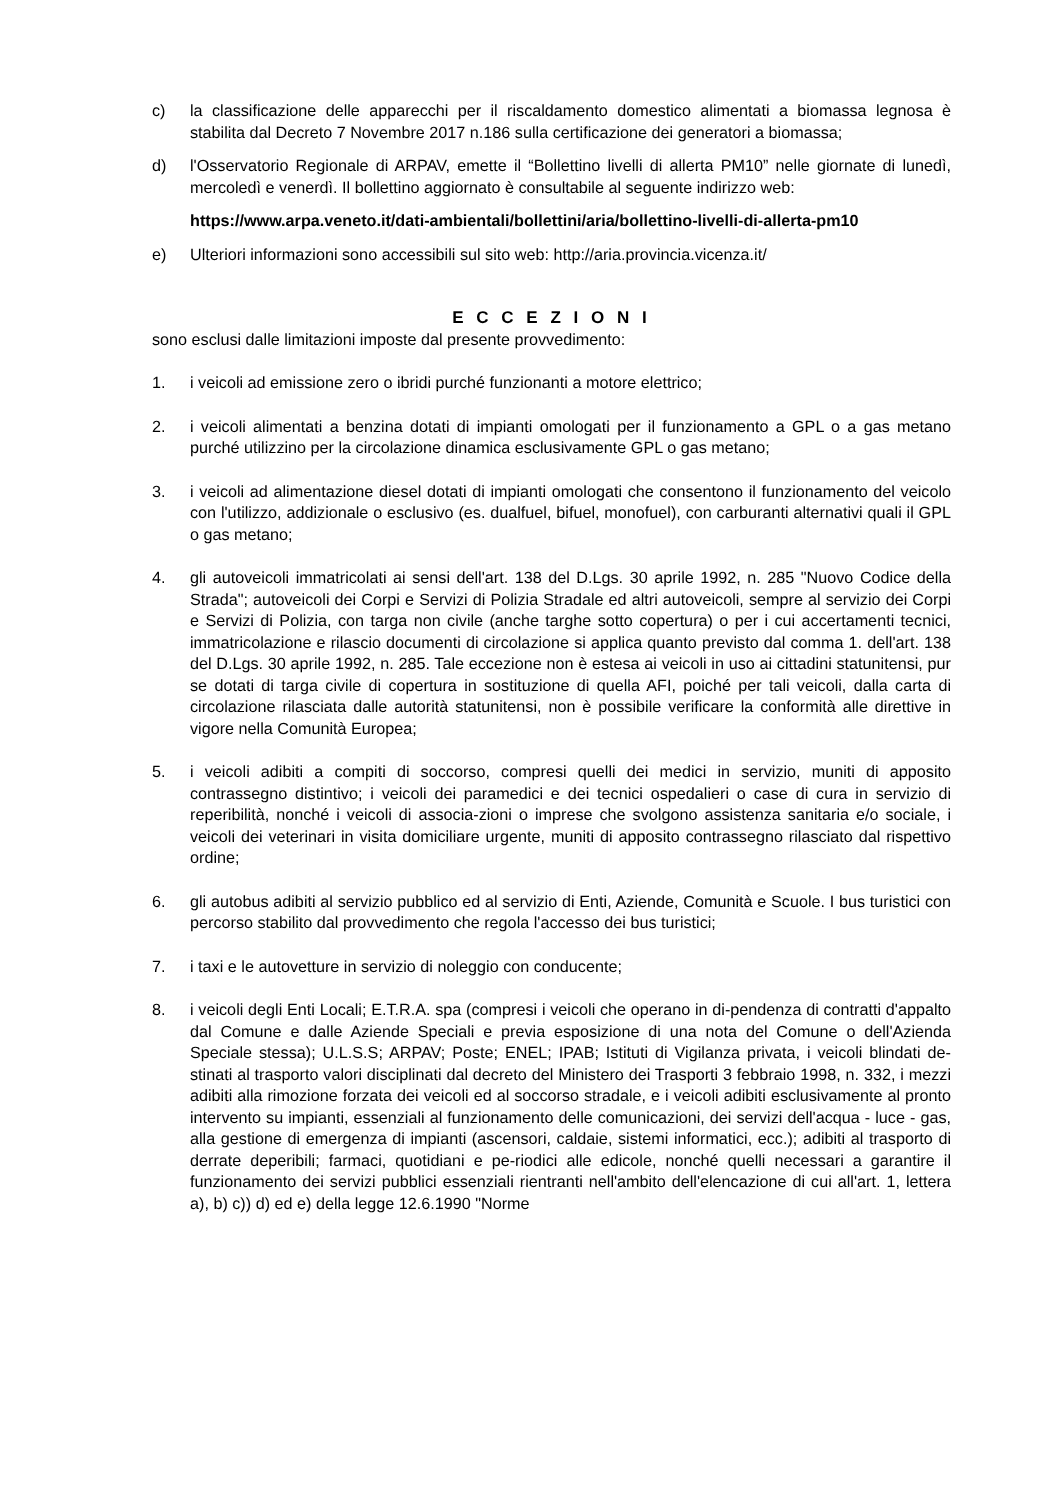c) la classificazione delle apparecchi per il riscaldamento domestico alimentati a biomassa legnosa è stabilita dal Decreto 7 Novembre 2017 n.186 sulla certificazione dei generatori a biomassa;
d) l'Osservatorio Regionale di ARPAV, emette il “Bollettino livelli di allerta PM10” nelle giornate di lunedì, mercoledì e venerdì. Il bollettino aggiornato è consultabile al seguente indirizzo web:
https://www.arpa.veneto.it/dati-ambientali/bollettini/aria/bollettino-livelli-di-allerta-pm10
e) Ulteriori informazioni sono accessibili sul sito web: http://aria.provincia.vicenza.it/
E C C E Z I O N I
sono esclusi dalle limitazioni imposte dal presente provvedimento:
1. i veicoli ad emissione zero o ibridi purché funzionanti a motore elettrico;
2. i veicoli alimentati a benzina dotati di impianti omologati per il funzionamento a GPL o a gas metano purché utilizzino per la circolazione dinamica esclusivamente GPL o gas metano;
3. i veicoli ad alimentazione diesel dotati di impianti omologati che consentono il funzionamento del veicolo con l'utilizzo, addizionale o esclusivo (es. dualfuel, bifuel, monofuel), con carburanti alternativi quali il GPL o gas metano;
4. gli autoveicoli immatricolati ai sensi dell'art. 138 del D.Lgs. 30 aprile 1992, n. 285 "Nuovo Codice della Strada"; autoveicoli dei Corpi e Servizi di Polizia Stradale ed altri autoveicoli, sempre al servizio dei Corpi e Servizi di Polizia, con targa non civile (anche targhe sotto copertura) o per i cui accertamenti tecnici, immatricolazione e rilascio documenti di circolazione si applica quanto previsto dal comma 1. dell'art. 138 del D.Lgs. 30 aprile 1992, n. 285. Tale eccezione non è estesa ai veicoli in uso ai cittadini statunitensi, pur se dotati di targa civile di copertura in sostituzione di quella AFI, poiché per tali veicoli, dalla carta di circolazione rilasciata dalle autorità statunitensi, non è possibile verificare la conformità alle direttive in vigore nella Comunità Europea;
5. i veicoli adibiti a compiti di soccorso, compresi quelli dei medici in servizio, muniti di apposito contrassegno distintivo; i veicoli dei paramedici e dei tecnici ospedalieri o case di cura in servizio di reperibilità, nonché i veicoli di associa-zioni o imprese che svolgono assistenza sanitaria e/o sociale, i veicoli dei veterinari in visita domiciliare urgente, muniti di apposito contrassegno rilasciato dal rispettivo ordine;
6. gli autobus adibiti al servizio pubblico ed al servizio di Enti, Aziende, Comunità e Scuole. I bus turistici con percorso stabilito dal provvedimento che regola l'accesso dei bus turistici;
7. i taxi e le autovetture in servizio di noleggio con conducente;
8. i veicoli degli Enti Locali; E.T.R.A. spa (compresi i veicoli che operano in di-pendenza di contratti d'appalto dal Comune e dalle Aziende Speciali e previa esposizione di una nota del Comune o dell'Azienda Speciale stessa); U.L.S.S; ARPAV; Poste; ENEL; IPAB; Istituti di Vigilanza privata, i veicoli blindati de-stinati al trasporto valori disciplinati dal decreto del Ministero dei Trasporti 3 febbraio 1998, n. 332, i mezzi adibiti alla rimozione forzata dei veicoli ed al soccorso stradale, e i veicoli adibiti esclusivamente al pronto intervento su impianti, essenziali al funzionamento delle comunicazioni, dei servizi dell'acqua - luce - gas, alla gestione di emergenza di impianti (ascensori, caldaie, sistemi informatici, ecc.); adibiti al trasporto di derrate deperibili; farmaci, quotidiani e pe-riodici alle edicole, nonché quelli necessari a garantire il funzionamento dei servizi pubblici essenziali rientranti nell'ambito dell'elencazione di cui all'art. 1, lettera a), b) c)) d) ed e) della legge 12.6.1990 "Norme